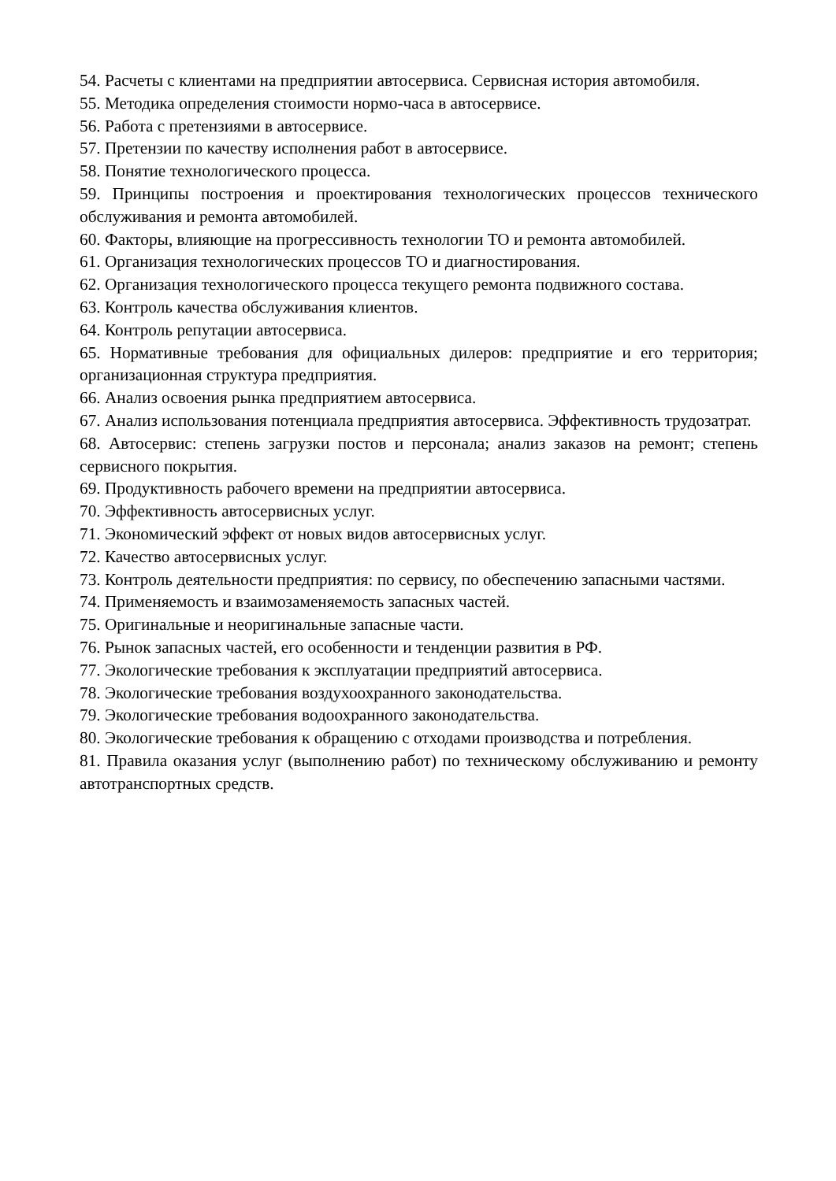54. Расчеты с клиентами на предприятии автосервиса. Сервисная история автомобиля.
55. Методика определения стоимости нормо-часа в автосервисе.
56. Работа с претензиями в автосервисе.
57. Претензии по качеству исполнения работ в автосервисе.
58. Понятие технологического процесса.
59. Принципы построения и проектирования технологических процессов технического обслуживания и ремонта автомобилей.
60. Факторы, влияющие на прогрессивность технологии ТО и ремонта автомобилей.
61. Организация технологических процессов ТО и диагностирования.
62. Организация технологического процесса текущего ремонта подвижного состава.
63. Контроль качества обслуживания клиентов.
64. Контроль репутации автосервиса.
65. Нормативные требования для официальных дилеров: предприятие и его территория; организационная структура предприятия.
66. Анализ освоения рынка предприятием автосервиса.
67. Анализ использования потенциала предприятия автосервиса. Эффективность трудозатрат.
68. Автосервис: степень загрузки постов и персонала; анализ заказов на ремонт; степень сервисного покрытия.
69. Продуктивность рабочего времени на предприятии автосервиса.
70. Эффективность автосервисных услуг.
71. Экономический эффект от новых видов автосервисных услуг.
72. Качество автосервисных услуг.
73. Контроль деятельности предприятия: по сервису, по обеспечению запасными частями.
74. Применяемость и взаимозаменяемость запасных частей.
75. Оригинальные и неоригинальные запасные части.
76. Рынок запасных частей, его особенности и тенденции развития в РФ.
77. Экологические требования к эксплуатации предприятий автосервиса.
78. Экологические требования воздухоохранного законодательства.
79. Экологические требования водоохранного законодательства.
80. Экологические требования к обращению с отходами производства и потребления.
81. Правила оказания услуг (выполнению работ) по техническому обслуживанию и ремонту автотранспортных средств.